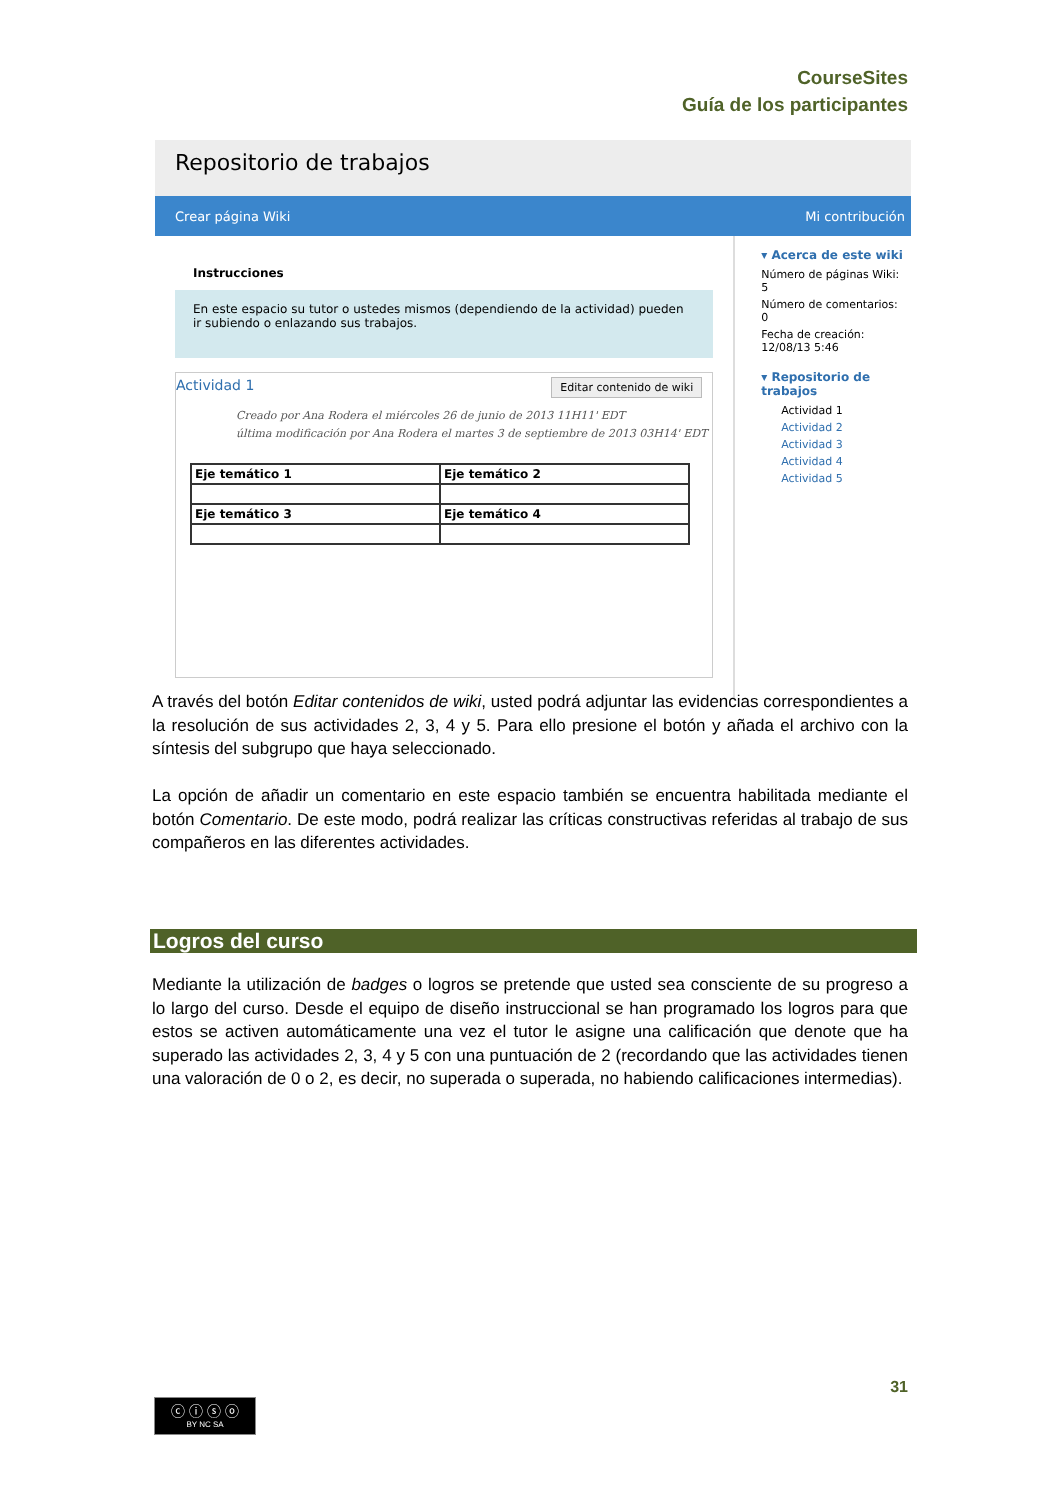CourseSites
Guía de los participantes
Repositorio de trabajos
Crear página Wiki Mi contribución
Instrucciones
En este espacio su tutor o ustedes mismos (dependiendo de la actividad) pueden ir subiendo o enlazando sus trabajos.
Editar contenido de wiki
Actividad 1
Creado por Ana Rodera el miércoles 26 de junio de 2013 11H11' EDT
última modificación por Ana Rodera el martes 3 de septiembre de 2013 03H14' EDT
| Eje temático 1 | Eje temático 2 |
| Eje temático 3 | Eje temático 4 |
▾ Acerca de este wiki
Número de páginas Wiki: 5
Número de comentarios: 0
Fecha de creación: 12/08/13 5:46
▾ Repositorio de trabajos
Actividad 1
Actividad 2
Actividad 3
Actividad 4
Actividad 5
A través del botón Editar contenidos de wiki, usted podrá adjuntar las evidencias correspondientes a la resolución de sus actividades 2, 3, 4 y 5. Para ello presione el botón y añada el archivo con la síntesis del subgrupo que haya seleccionado.
La opción de añadir un comentario en este espacio también se encuentra habilitada mediante el botón Comentario. De este modo, podrá realizar las críticas constructivas referidas al trabajo de sus compañeros en las diferentes actividades.
Logros del curso
Mediante la utilización de badges o logros se pretende que usted sea consciente de su progreso a lo largo del curso. Desde el equipo de diseño instruccional se han programado los logros para que estos se activen automáticamente una vez el tutor le asigne una calificación que denote que ha superado las actividades 2, 3, 4 y 5 con una puntuación de 2 (recordando que las actividades tienen una valoración de 0 o 2, es decir, no superada o superada, no habiendo calificaciones intermedias).
31
ⓒ ⓘ ⓢ ⓞ
BY NC SA